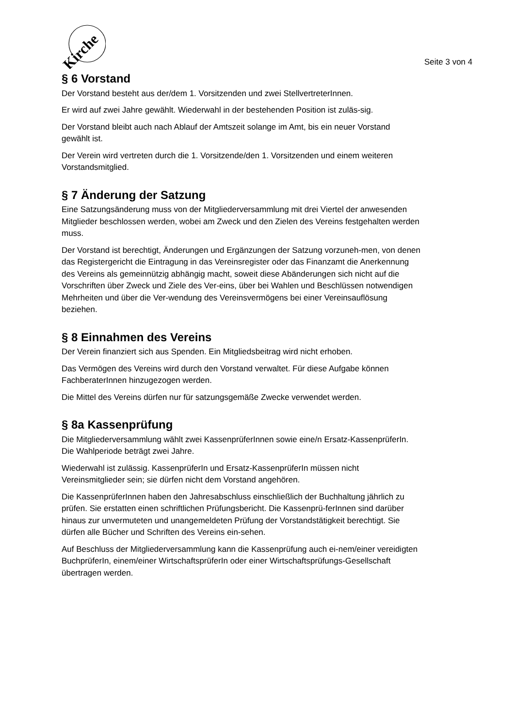Kirche
Seite 3 von 4
§ 6 Vorstand
Der Vorstand besteht aus der/dem 1. Vorsitzenden und zwei StellvertreterInnen.
Er wird auf zwei Jahre gewählt. Wiederwahl in der bestehenden Position ist zuläs-sig.
Der Vorstand bleibt auch nach Ablauf der Amtszeit solange im Amt, bis ein neuer Vorstand gewählt ist.
Der Verein wird vertreten durch die 1. Vorsitzende/den 1. Vorsitzenden und einem weiteren Vorstandsmitglied.
§ 7 Änderung der Satzung
Eine Satzungsänderung muss von der Mitgliederversammlung mit drei Viertel der anwesenden Mitglieder beschlossen werden, wobei am Zweck und den Zielen des Vereins festgehalten werden muss.
Der Vorstand ist berechtigt, Änderungen und Ergänzungen der Satzung vorzuneh-men, von denen das Registergericht die Eintragung in das Vereinsregister oder das Finanzamt die Anerkennung des Vereins als gemeinnützig abhängig macht, soweit diese Abänderungen sich nicht auf die Vorschriften über Zweck und Ziele des Ver-eins, über bei Wahlen und Beschlüssen notwendigen Mehrheiten und über die Ver-wendung des Vereinsvermögens bei einer Vereinsauflösung beziehen.
§ 8 Einnahmen des Vereins
Der Verein finanziert sich aus Spenden. Ein Mitgliedsbeitrag wird nicht erhoben.
Das Vermögen des Vereins wird durch den Vorstand verwaltet. Für diese Aufgabe können FachberaterInnen hinzugezogen werden.
Die Mittel des Vereins dürfen nur für satzungsgemäße Zwecke verwendet werden.
§ 8a Kassenprüfung
Die Mitgliederversammlung wählt zwei KassenprüferInnen sowie eine/n Ersatz-KassenprüferIn. Die Wahlperiode beträgt zwei Jahre.
Wiederwahl ist zulässig. KassenprüferIn und Ersatz-KassenprüferIn müssen nicht Vereinsmitglieder sein; sie dürfen nicht dem Vorstand angehören.
Die KassenprüferInnen haben den Jahresabschluss einschließlich der Buchhaltung jährlich zu prüfen. Sie erstatten einen schriftlichen Prüfungsbericht. Die Kassenprü-ferInnen sind darüber hinaus zur unvermuteten und unangemeldeten Prüfung der Vorstandstätigkeit berechtigt. Sie dürfen alle Bücher und Schriften des Vereins ein-sehen.
Auf Beschluss der Mitgliederversammlung kann die Kassenprüfung auch ei-nem/einer vereidigten BuchprüferIn, einem/einer WirtschaftsprüferIn oder einer Wirtschaftsprüfungs-Gesellschaft übertragen werden.